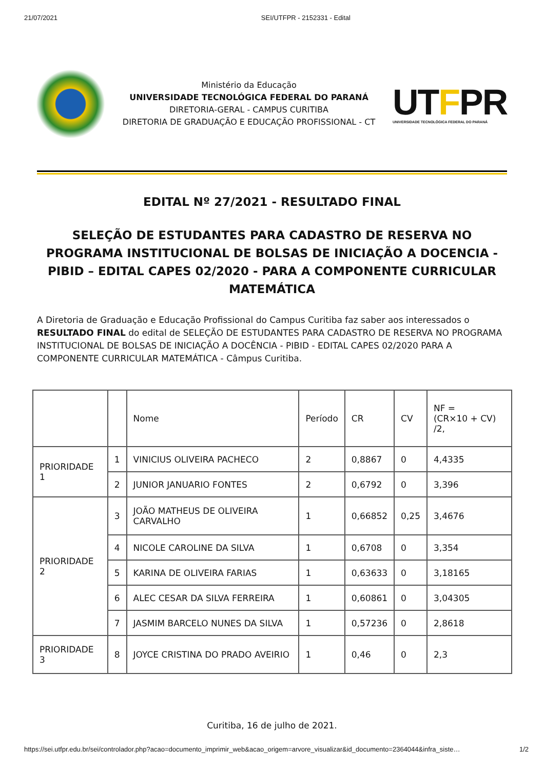21/07/2021 SEI/UTFPR - 2152331 - Edital
Ministério da Educação
UNIVERSIDADE TECNOLÓGICA FEDERAL DO PARANÁ
DIRETORIA-GERAL - CAMPUS CURITIBA
DIRETORIA DE GRADUAÇÃO E EDUCAÇÃO PROFISSIONAL - CT
UTFPR
UNIVERSIDADE TECNOLÓGICA FEDERAL DO PARANÁ
EDITAL Nº 27/2021 - RESULTADO FINAL
SELEÇÃO DE ESTUDANTES PARA CADASTRO DE RESERVA NO PROGRAMA INSTITUCIONAL DE BOLSAS DE INICIAÇÃO A DOCENCIA - PIBID – EDITAL CAPES 02/2020 - PARA A COMPONENTE CURRICULAR MATEMÁTICA
A Diretoria de Graduação e Educação Profissional do Campus Curitiba faz saber aos interessados o RESULTADO FINAL do edital de SELEÇÃO DE ESTUDANTES PARA CADASTRO DE RESERVA NO PROGRAMA INSTITUCIONAL DE BOLSAS DE INICIAÇÃO A DOCÊNCIA - PIBID - EDITAL CAPES 02/2020 PARA A COMPONENTE CURRICULAR MATEMÁTICA - Câmpus Curitiba.
| | | Nome | Período | CR | CV | NF = (CR×10 + CV) /2, |
| --- | --- | --- | --- | --- | --- | --- |
| PRIORIDADE 1 | 1 | VINICIUS OLIVEIRA PACHECO | 2 | 0,8867 | 0 | 4,4335 |
| | 2 | JUNIOR JANUARIO FONTES | 2 | 0,6792 | 0 | 3,396 |
| PRIORIDADE 2 | 3 | JOÃO MATHEUS DE OLIVEIRA CARVALHO | 1 | 0,66852 | 0,25 | 3,4676 |
| | 4 | NICOLE CAROLINE DA SILVA | 1 | 0,6708 | 0 | 3,354 |
| | 5 | KARINA DE OLIVEIRA FARIAS | 1 | 0,63633 | 0 | 3,18165 |
| | 6 | ALEC CESAR DA SILVA FERREIRA | 1 | 0,60861 | 0 | 3,04305 |
| | 7 | JASMIM BARCELO NUNES DA SILVA | 1 | 0,57236 | 0 | 2,8618 |
| PRIORIDADE 3 | 8 | JOYCE CRISTINA DO PRADO AVEIRIO | 1 | 0,46 | 0 | 2,3 |
Curitiba, 16 de julho de 2021.
https://sei.utfpr.edu.br/sei/controlador.php?acao=documento_imprimir_web&acao_origem=arvore_visualizar&id_documento=2364044&infra_siste… 1/2